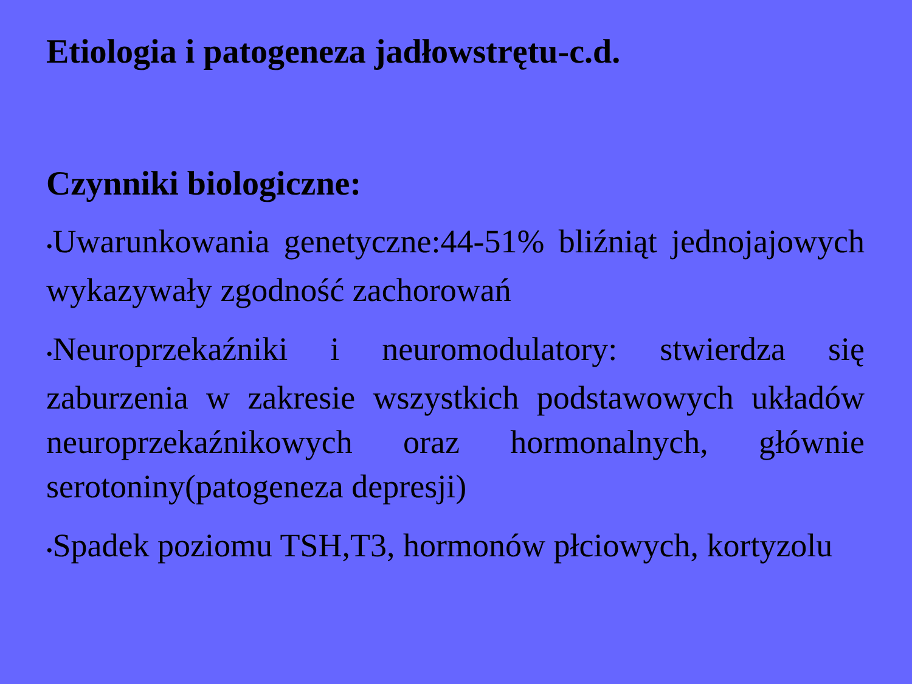Etiologia i patogeneza jadłowstrętu-c.d.
Czynniki biologiczne:
•Uwarunkowania genetyczne:44-51% bliźniąt jednojajowych wykazywały zgodność zachorowań
•Neuroprzekaźniki i neuromodulatory: stwierdza się zaburzenia w zakresie wszystkich podstawowych układów neuroprzekaźnikowych oraz hormonalnych, głównie serotoniny(patogeneza depresji)
•Spadek poziomu TSH,T3, hormonów płciowych, kortyzolu